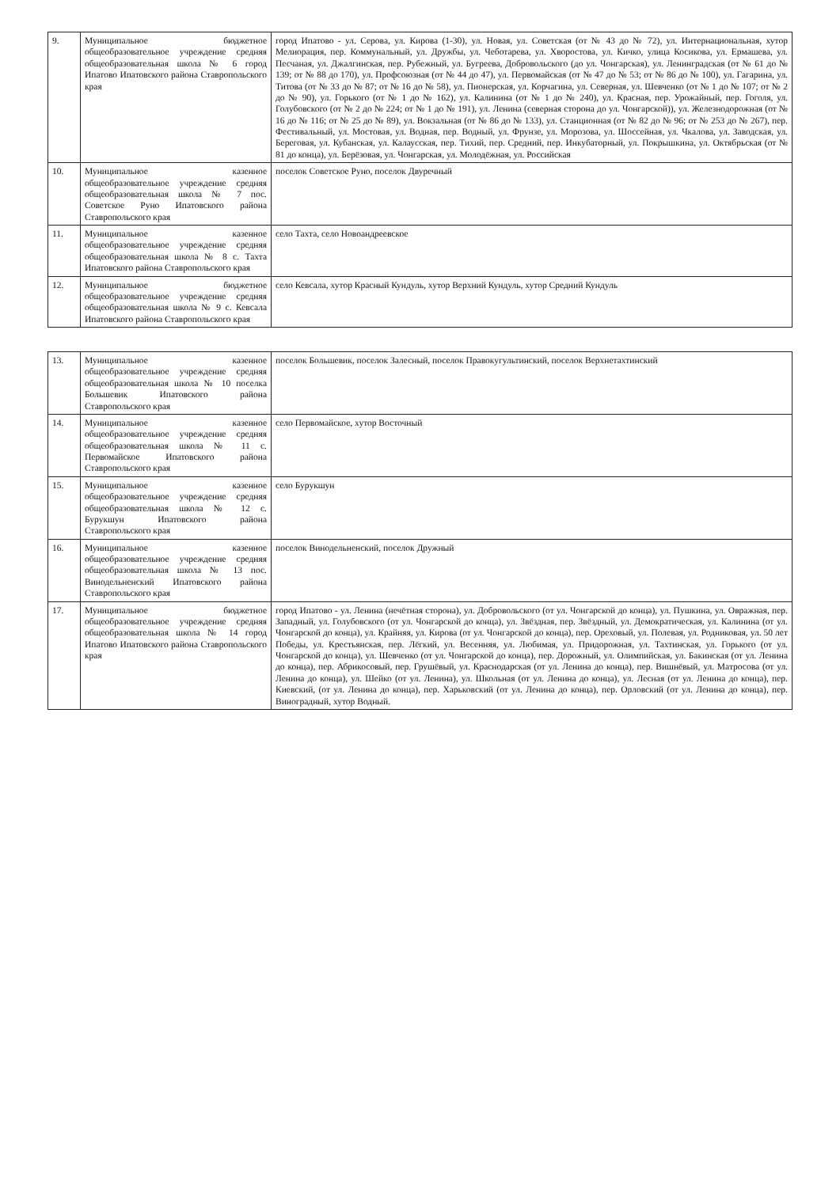| 9. | Муниципальное бюджетное общеобразовательное учреждение средняя общеобразовательная школа № 6 город Ипатово Ипатовского района Ставропольского края | город Ипатово - ул. Серова, ул. Кирова (1-30), ул. Новая, ул. Советская (от № 43 до № 72), ул. Интернациональная, хутор Мелиорация, пер. Коммунальный, ул. Дружбы, ул. Чеботарева, ул. Хворостова, ул. Кичко, улица Косикова, ул. Ермашева, ул. Песчаная, ул. Джалгинская, пер. Рубежный, ул. Бугреева, Добровольского (до ул. Чонгарская), ул. Ленинградская (от № 61 до № 139; от № 88 до 170), ул. Профсоюзная (от № 44 до 47), ул. Первомайская (от № 47 до № 53; от № 86 до № 100), ул. Гагарина, ул. Титова (от № 33 до № 87; от № 16 до № 58), ул. Пионерская, ул. Корчагина, ул. Северная, ул. Шевченко (от № 1 до № 107; от № 2 до № 90), ул. Горького (от № 1 до № 162), ул. Калинина (от № 1 до № 240), ул. Красная, пер. Урожайный, пер. Гоголя, ул. Голубовского (от № 2 до № 224; от № 1 до № 191), ул. Ленина (северная сторона до ул. Чонгарской)), ул. Железнодорожная (от № 16 до № 116; от № 25 до № 89), ул. Вокзальная (от № 86 до № 133), ул. Станционная (от № 82 до № 96; от № 253 до № 267), пер. Фестивальный, ул. Мостовая, ул. Водная, пер. Водный, ул. Фрунзе, ул. Морозова, ул. Шоссейная, ул. Чкалова, ул. Заводская, ул. Береговая, ул. Кубанская, ул. Калаусская, пер. Тихий, пер. Средний, пер. Инкубаторный, ул. Покрышкина, ул. Октябрьская (от № 81 до конца), ул. Берёзовая, ул. Чонгарская, ул. Молодёжная, ул. Российская |
| 10. | Муниципальное казенное общеобразовательное учреждение средняя общеобразовательная школа № 7 пос. Советское Руно Ипатовского района Ставропольского края | поселок Советское Руно, поселок Двуречный |
| 11. | Муниципальное казенное общеобразовательное учреждение средняя общеобразовательная школа № 8 с. Тахта Ипатовского района Ставропольского края | село Тахта, село Новоандреевское |
| 12. | Муниципальное бюджетное общеобразовательное учреждение средняя общеобразовательная школа № 9 с. Кевсала Ипатовского района Ставропольского края | село Кевсала, хутор Красный Кундуль, хутор Верхний Кундуль, хутор Средний Кундуль |
| 13. | Муниципальное казенное общеобразовательное учреждение средняя общеобразовательная школа № 10 поселка Большевик Ипатовского района Ставропольского края | поселок Большевик, поселок Залесный, поселок Правокугультинский, поселок Верхнетахтинский |
| 14. | Муниципальное казенное общеобразовательное учреждение средняя общеобразовательная школа № 11 с. Первомайское Ипатовского района Ставропольского края | село Первомайское, хутор Восточный |
| 15. | Муниципальное казенное общеобразовательное учреждение средняя общеобразовательная школа № 12 с. Бурукшун Ипатовского района Ставропольского края | село Бурукшун |
| 16. | Муниципальное казенное общеобразовательное учреждение средняя общеобразовательная школа № 13 пос. Винодельненский Ипатовского района Ставропольского края | поселок Винодельненский, поселок Дружный |
| 17. | Муниципальное бюджетное общеобразовательное учреждение средняя общеобразовательная школа № 14 город Ипатово Ипатовского района Ставропольского края | город Ипатово - ул. Ленина (нечётная сторона), ул. Добровольского (от ул. Чонгарской до конца), ул. Пушкина, ул. Овражная, пер. Западный, ул. Голубовского (от ул. Чонгарской до конца), ул. Звёздная, пер. Звёздный, ул. Демократическая, ул. Калинина (от ул. Чонгарской до конца), ул. Крайняя, ул. Кирова (от ул. Чонгарской до конца), пер. Ореховый, ул. Полевая, ул. Родниковая, ул. 50 лет Победы, ул. Крестьянская, пер. Лёгкий, ул. Весенняя, ул. Любимая, ул. Придорожная, ул. Тахтинская, ул. Горького (от ул. Чонгарской до конца), ул. Шевченко (от ул. Чонгарской до конца), пер. Дорожный, ул. Олимпийская, ул. Бакинская (от ул. Ленина до конца), пер. Абрикосовый, пер. Грушёвый, ул. Краснодарская (от ул. Ленина до конца), пер. Вишнёвый, ул. Матросова (от ул. Ленина до конца), ул. Шейко (от ул. Ленина), ул. Школьная (от ул. Ленина до конца), ул. Лесная (от ул. Ленина до конца), пер. Киевский, (от ул. Ленина до конца), пер. Харьковский (от ул. Ленина до конца), пер. Орловский (от ул. Ленина до конца), пер. Виноградный, хутор Водный. |